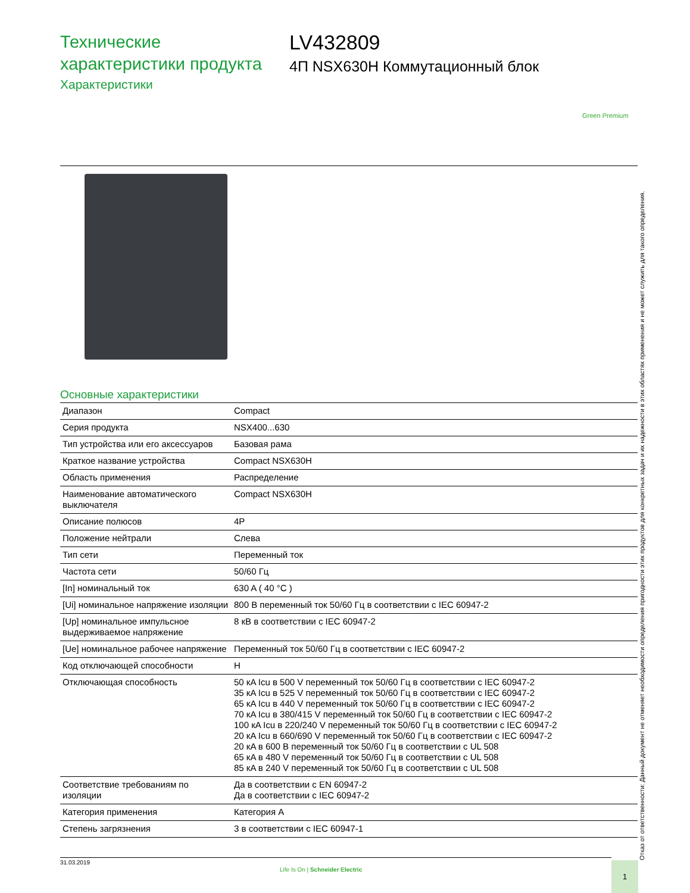Технические
характеристики продукта
Характеристики
LV432809
4П NSX630H Коммутационный блок
Green Premium
Основные характеристики
| Диапазон | Compact |
| Серия продукта | NSX400...630 |
| Тип устройства или его аксессуаров | Базовая рама |
| Краткое название устройства | Compact NSX630H |
| Область применения | Распределение |
| Наименование автоматического выключателя | Compact NSX630H |
| Описание полюсов | 4P |
| Положение нейтрали | Слева |
| Тип сети | Переменный ток |
| Частота сети | 50/60 Гц |
| [In] номинальный ток | 630 A ( 40 °C ) |
| [Ui] номинальное напряжение изоляции | 800 В переменный ток 50/60 Гц в соответствии с IEC 60947-2 |
| [Up] номинальное импульсное выдерживаемое напряжение | 8 кВ в соответствии с IEC 60947-2 |
| [Ue] номинальное рабочее напряжение | Переменный ток 50/60 Гц в соответствии с IEC 60947-2 |
| Код отключающей способности | H |
| Отключающая способность | 50 кA Icu в 500 V переменный ток 50/60 Гц в соответствии с IEC 60947-2 35 кA Icu в 525 V переменный ток 50/60 Гц в соответствии с IEC 60947-2 65 кA Icu в 440 V переменный ток 50/60 Гц в соответствии с IEC 60947-2 70 кA Icu в 380/415 V переменный ток 50/60 Гц в соответствии с IEC 60947-2 100 кA Icu в 220/240 V переменный ток 50/60 Гц в соответствии с IEC 60947-2 20 кA Icu в 660/690 V переменный ток 50/60 Гц в соответствии с IEC 60947-2 20 кA в 600 В переменный ток 50/60 Гц в соответствии с UL 508 65 кA в 480 V переменный ток 50/60 Гц в соответствии с UL 508 85 кA в 240 V переменный ток 50/60 Гц в соответствии с UL 508 |
| Соответствие требованиям по изоляции | Да в соответствии с EN 60947-2 Да в соответствии с IEC 60947-2 |
| Категория применения | Категория A |
| Степень загрязнения | 3 в соответствии с IEC 60947-1 |
Отказ от ответственности: Данный документ не отменяет необходимости определения пригодности этих продуктов для конкретных задач и их надежности в этих областях применения и не может служить для такого определения.
31.03.2019
Life Is On | Schneider Electric
1